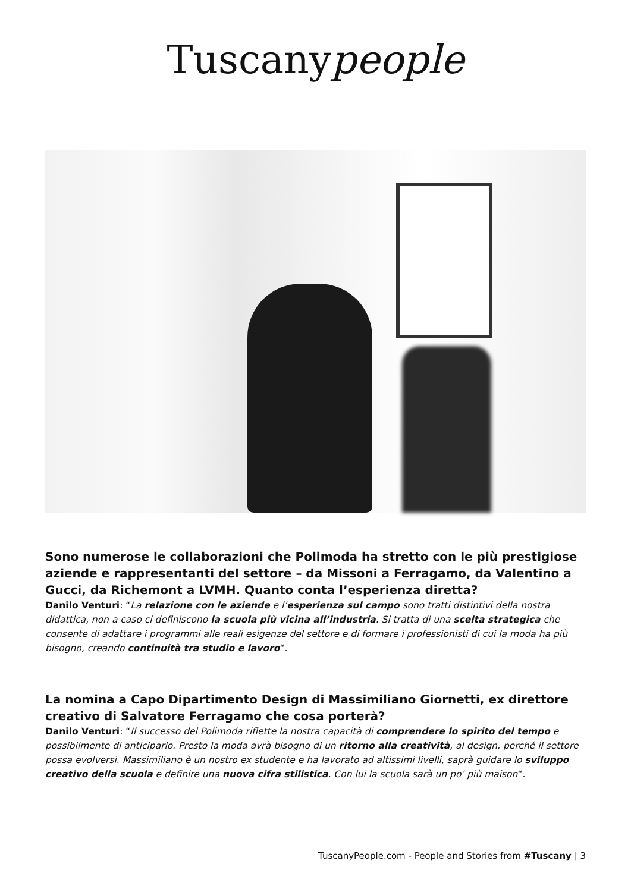Tuscanypeople
Sono numerose le collaborazioni che Polimoda ha stretto con le più prestigiose aziende e rappresentanti del settore – da Missoni a Ferragamo, da Valentino a Gucci, da Richemont a LVMH. Quanto conta l’esperienza diretta?
Danilo Venturi: “La relazione con le aziende e l’esperienza sul campo sono tratti distintivi della nostra didattica, non a caso ci definiscono la scuola più vicina all’industria. Si tratta di una scelta strategica che consente di adattare i programmi alle reali esigenze del settore e di formare i professionisti di cui la moda ha più bisogno, creando continuità tra studio e lavoro“.
La nomina a Capo Dipartimento Design di Massimiliano Giornetti, ex direttore creativo di Salvatore Ferragamo che cosa porterà?
Danilo Venturi: “Il successo del Polimoda riflette la nostra capacità di comprendere lo spirito del tempo e possibilmente di anticiparlo. Presto la moda avrà bisogno di un ritorno alla creatività, al design, perché il settore possa evolversi. Massimiliano è un nostro ex studente e ha lavorato ad altissimi livelli, saprà guidare lo sviluppo creativo della scuola e definire una nuova cifra stilistica. Con lui la scuola sarà un po’ più maison“.
TuscanyPeople.com - People and Stories from #Tuscany | 3